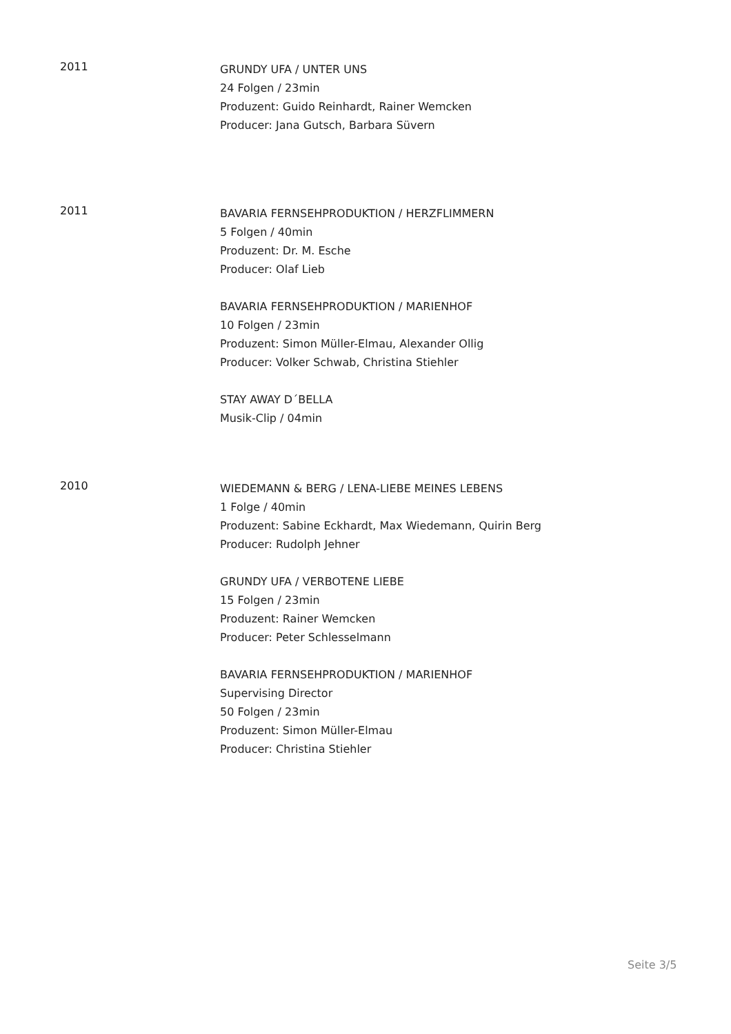2011
GRUNDY UFA / UNTER UNS
24 Folgen / 23min
Produzent: Guido Reinhardt, Rainer Wemcken
Producer: Jana Gutsch, Barbara Süvern
2011
BAVARIA FERNSEHPRODUKTION / HERZFLIMMERN
5 Folgen / 40min
Produzent: Dr. M. Esche
Producer: Olaf Lieb
BAVARIA FERNSEHPRODUKTION / MARIENHOF
10 Folgen / 23min
Produzent: Simon Müller-Elmau, Alexander Ollig
Producer: Volker Schwab, Christina Stiehler
STAY AWAY D´BELLA
Musik-Clip / 04min
2010
WIEDEMANN & BERG / LENA-LIEBE MEINES LEBENS
1 Folge / 40min
Produzent: Sabine Eckhardt, Max Wiedemann, Quirin Berg
Producer: Rudolph Jehner
GRUNDY UFA / VERBOTENE LIEBE
15 Folgen / 23min
Produzent: Rainer Wemcken
Producer: Peter Schlesselmann
BAVARIA FERNSEHPRODUKTION / MARIENHOF
Supervising Director
50 Folgen / 23min
Produzent: Simon Müller-Elmau
Producer: Christina Stiehler
Seite 3/5